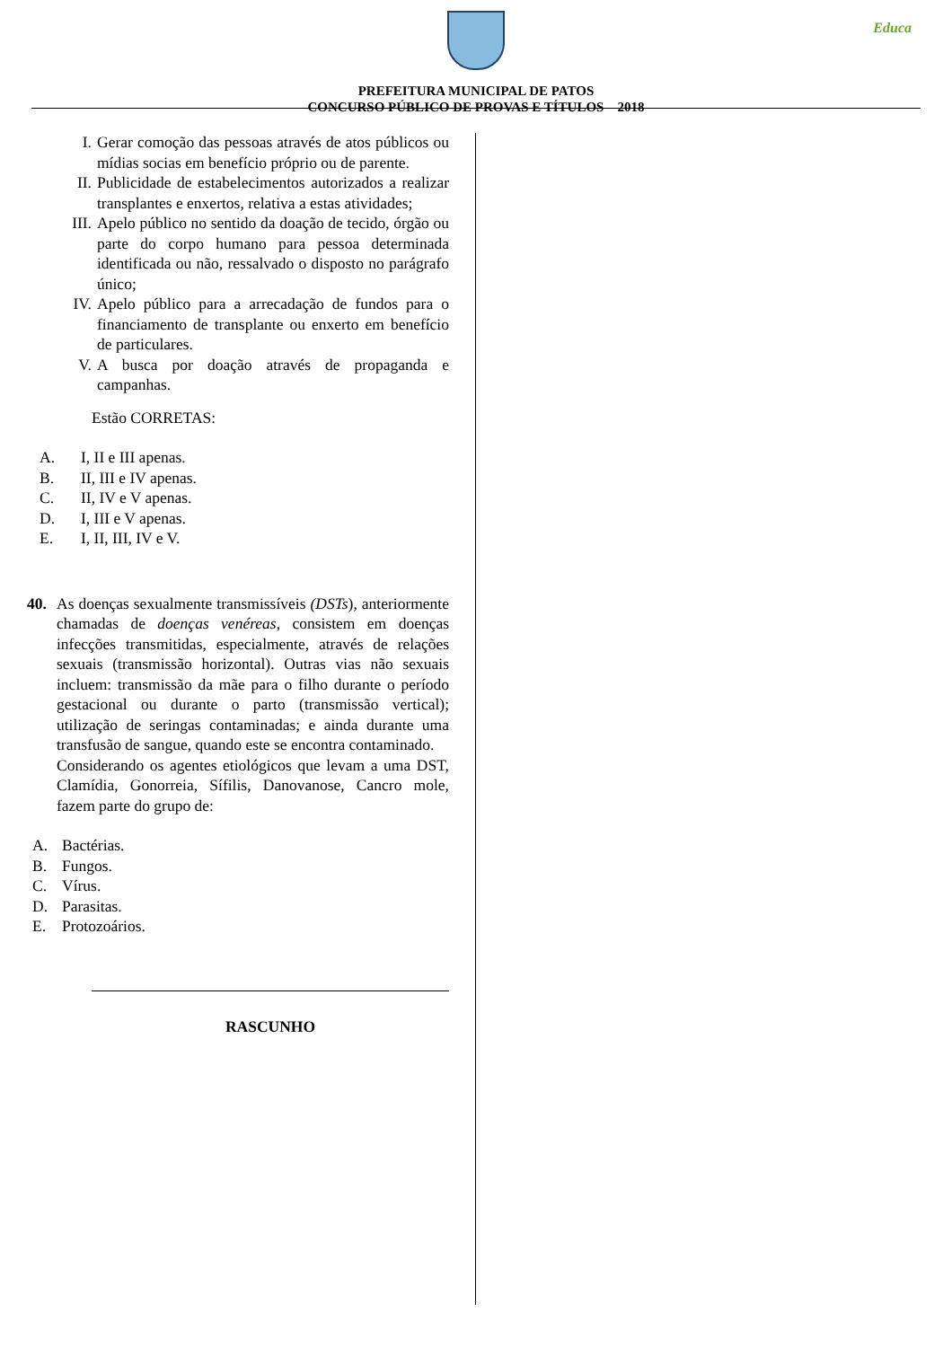Educa
PREFEITURA MUNICIPAL DE PATOS
CONCURSO PÚBLICO DE PROVAS E TÍTULOS – 2018
I. Gerar comoção das pessoas através de atos públicos ou mídias socias em benefício próprio ou de parente.
II. Publicidade de estabelecimentos autorizados a realizar transplantes e enxertos, relativa a estas atividades;
III. Apelo público no sentido da doação de tecido, órgão ou parte do corpo humano para pessoa determinada identificada ou não, ressalvado o disposto no parágrafo único;
IV. Apelo público para a arrecadação de fundos para o financiamento de transplante ou enxerto em benefício de particulares.
V. A busca por doação através de propaganda e campanhas.
Estão CORRETAS:
A. I, II e III apenas.
B. II, III e IV apenas.
C. II, IV e V apenas.
D. I, III e V apenas.
E. I, II, III, IV e V.
40. As doenças sexualmente transmissíveis (DSTs), anteriormente chamadas de doenças venéreas, consistem em doenças infecções transmitidas, especialmente, através de relações sexuais (transmissão horizontal). Outras vias não sexuais incluem: transmissão da mãe para o filho durante o período gestacional ou durante o parto (transmissão vertical); utilização de seringas contaminadas; e ainda durante uma transfusão de sangue, quando este se encontra contaminado.
Considerando os agentes etiológicos que levam a uma DST, Clamídia, Gonorreia, Sífilis, Danovanose, Cancro mole, fazem parte do grupo de:
A. Bactérias.
B. Fungos.
C. Vírus.
D. Parasitas.
E. Protozoários.
RASCUNHO